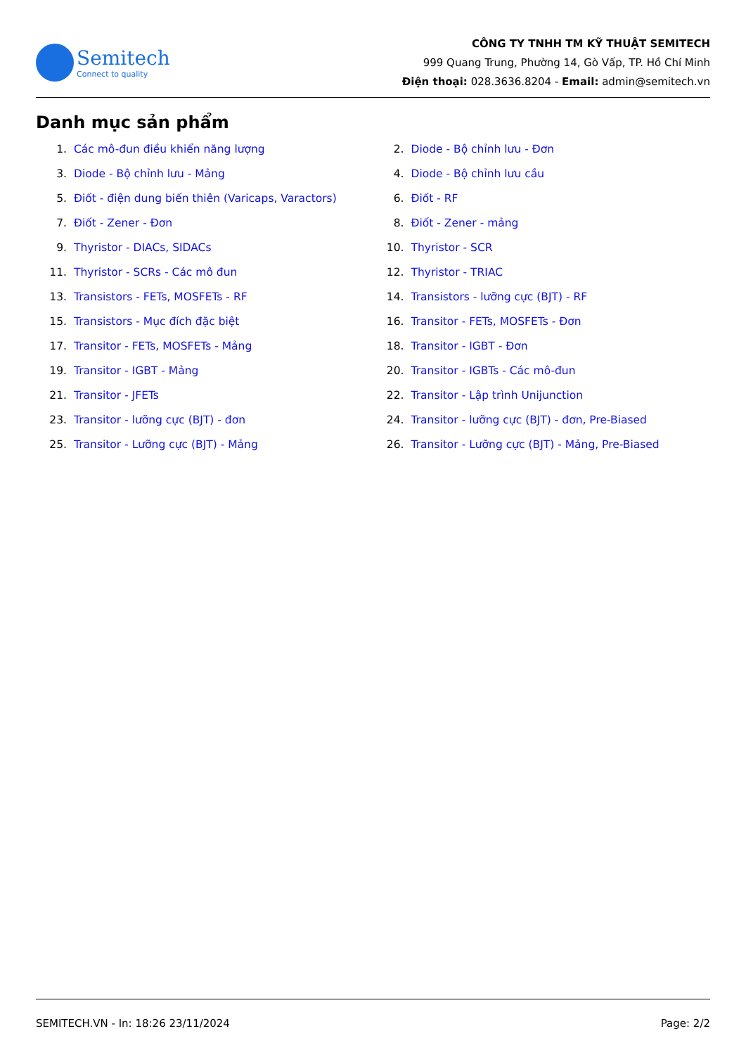Semitech
Connect to quality
CÔNG TY TNHH TM KỸ THUẬT SEMITECH
999 Quang Trung, Phường 14, Gò Vấp, TP. Hồ Chí Minh
Điện thoại: 028.3636.8204 - Email: admin@semitech.vn
Danh mục sản phẩm
1. Các mô-đun điều khiển năng lượng
2. Diode - Bộ chỉnh lưu - Đơn
3. Diode - Bộ chỉnh lưu - Mảng
4. Diode - Bộ chỉnh lưu cầu
5. Điốt - điện dung biến thiên (Varicaps, Varactors)
6. Điốt - RF
7. Điốt - Zener - Đơn
8. Điốt - Zener - mảng
9. Thyristor - DIACs, SIDACs
10. Thyristor - SCR
11. Thyristor - SCRs - Các mô đun
12. Thyristor - TRIAC
13. Transistors - FETs, MOSFETs - RF
14. Transistors - lưỡng cực (BJT) - RF
15. Transistors - Mục đích đặc biệt
16. Transitor - FETs, MOSFETs - Đơn
17. Transitor - FETs, MOSFETs - Mảng
18. Transitor - IGBT - Đơn
19. Transitor - IGBT - Mảng
20. Transitor - IGBTs - Các mô-đun
21. Transitor - JFETs
22. Transitor - Lập trình Unijunction
23. Transitor - lưỡng cực (BJT) - đơn
24. Transitor - lưỡng cực (BJT) - đơn, Pre-Biased
25. Transitor - Lưỡng cực (BJT) - Mảng
26. Transitor - Lưỡng cực (BJT) - Mảng, Pre-Biased
SEMITECH.VN - In: 18:26 23/11/2024 Page: 2/2